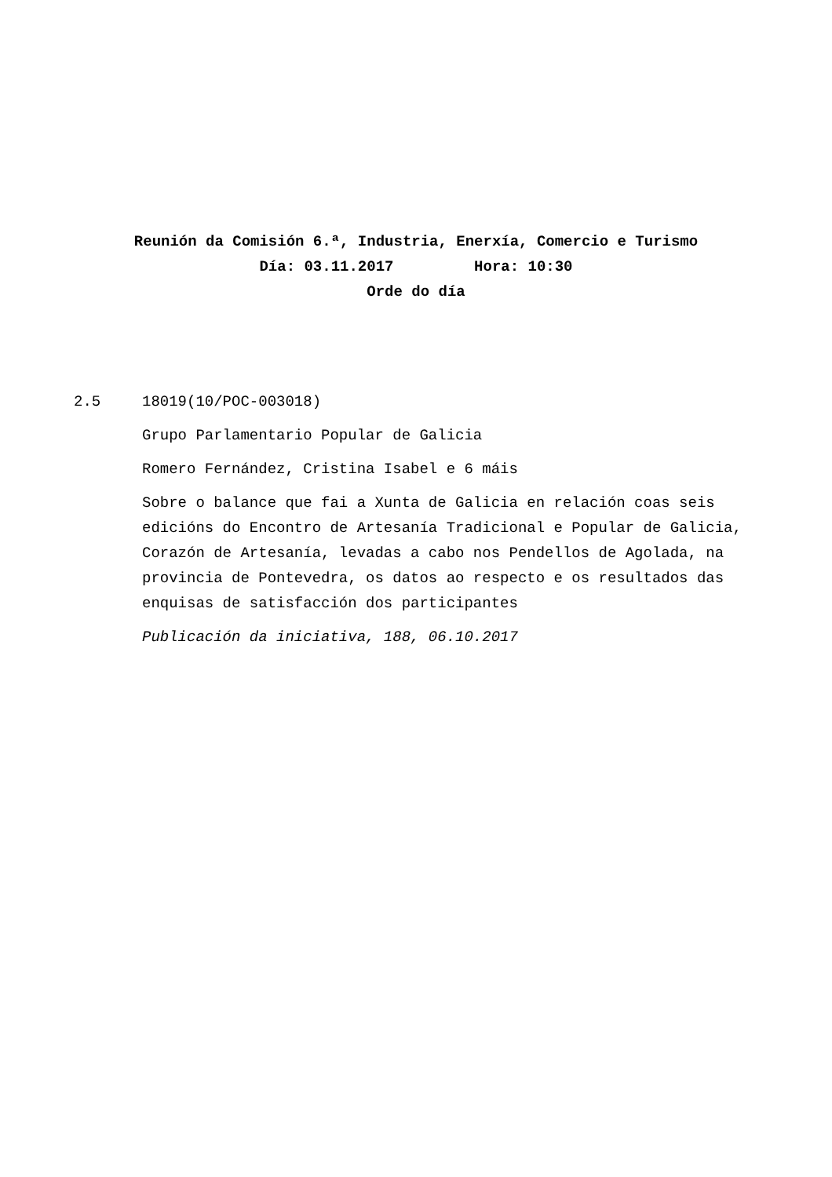Reunión da Comisión 6.ª, Industria, Enerxía, Comercio e Turismo
Día: 03.11.2017 Hora: 10:30
Orde do día
2.5 18019(10/POC-003018)
Grupo Parlamentario Popular de Galicia
Romero Fernández, Cristina Isabel e 6 máis
Sobre o balance que fai a Xunta de Galicia en relación coas seis edicións do Encontro de Artesanía Tradicional e Popular de Galicia, Corazón de Artesanía, levadas a cabo nos Pendellos de Agolada, na provincia de Pontevedra, os datos ao respecto e os resultados das enquisas de satisfacción dos participantes
Publicación da iniciativa, 188, 06.10.2017